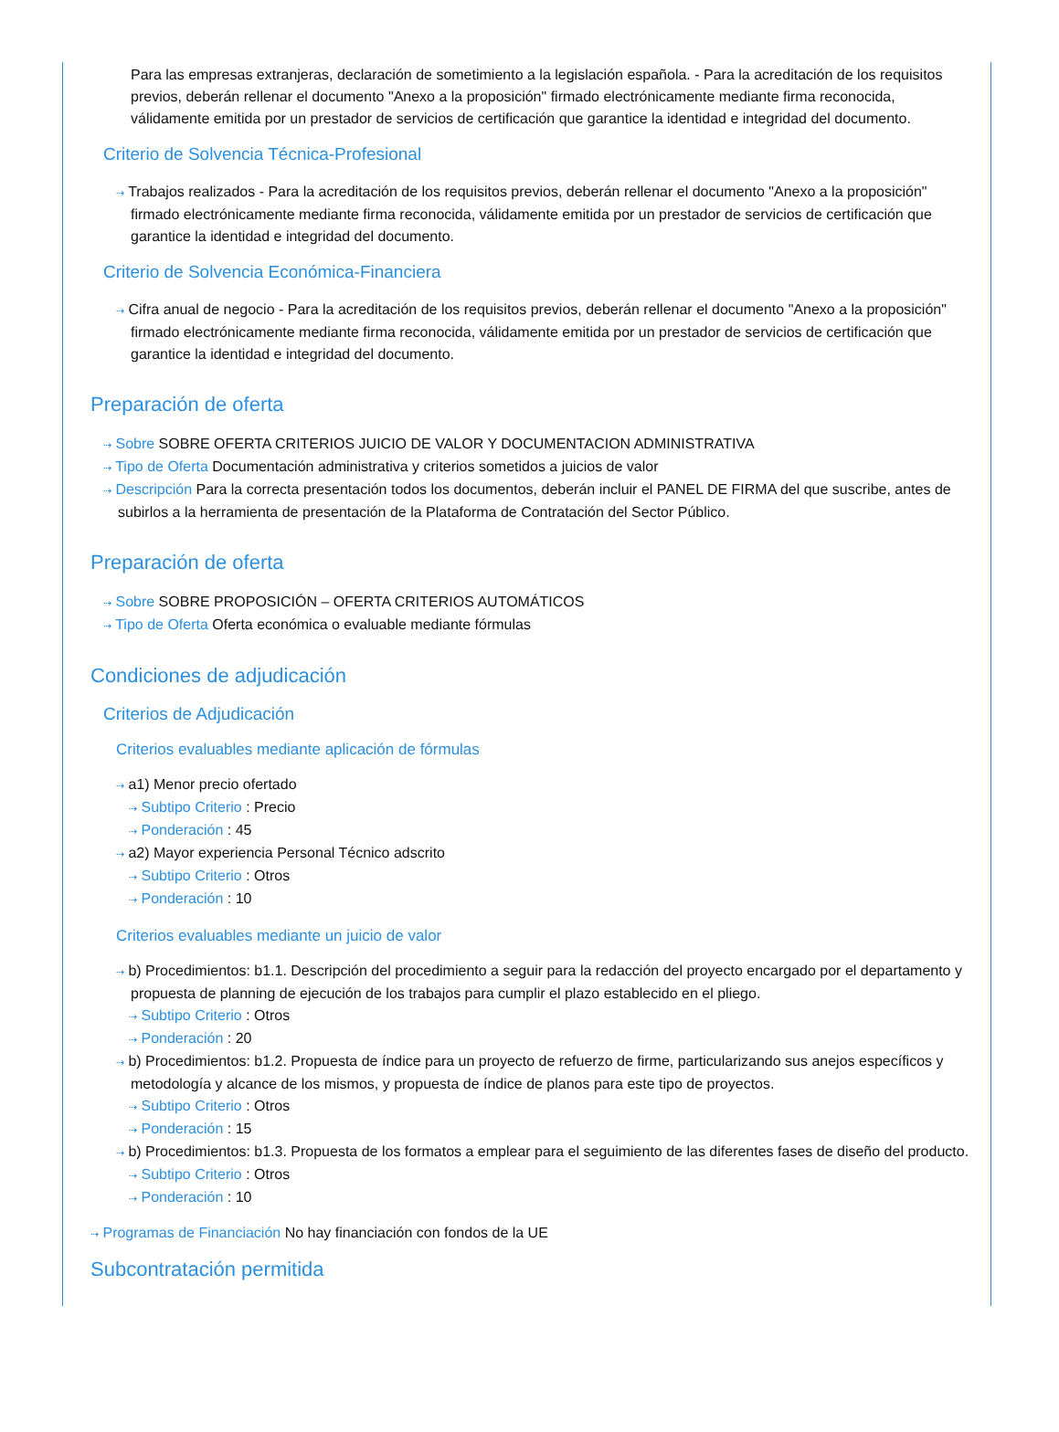Para las empresas extranjeras, declaración de sometimiento a la legislación española. - Para la acreditación de los requisitos previos, deberán rellenar el documento "Anexo a la proposición" firmado electrónicamente mediante firma reconocida, válidamente emitida por un prestador de servicios de certificación que garantice la identidad e integridad del documento.
Criterio de Solvencia Técnica-Profesional
⇢ Trabajos realizados - Para la acreditación de los requisitos previos, deberán rellenar el documento "Anexo a la proposición" firmado electrónicamente mediante firma reconocida, válidamente emitida por un prestador de servicios de certificación que garantice la identidad e integridad del documento.
Criterio de Solvencia Económica-Financiera
⇢ Cifra anual de negocio - Para la acreditación de los requisitos previos, deberán rellenar el documento "Anexo a la proposición" firmado electrónicamente mediante firma reconocida, válidamente emitida por un prestador de servicios de certificación que garantice la identidad e integridad del documento.
Preparación de oferta
⇢ Sobre SOBRE OFERTA CRITERIOS JUICIO DE VALOR Y DOCUMENTACION ADMINISTRATIVA
⇢ Tipo de Oferta Documentación administrativa y criterios sometidos a juicios de valor
⇢ Descripción Para la correcta presentación todos los documentos, deberán incluir el PANEL DE FIRMA del que suscribe, antes de subirlos a la herramienta de presentación de la Plataforma de Contratación del Sector Público.
Preparación de oferta
⇢ Sobre SOBRE PROPOSICIÓN – OFERTA CRITERIOS AUTOMÁTICOS
⇢ Tipo de Oferta Oferta económica o evaluable mediante fórmulas
Condiciones de adjudicación
Criterios de Adjudicación
Criterios evaluables mediante aplicación de fórmulas
⇢ a1) Menor precio ofertado
⇢ Subtipo Criterio : Precio
⇢ Ponderación : 45
⇢ a2) Mayor experiencia Personal Técnico adscrito
⇢ Subtipo Criterio : Otros
⇢ Ponderación : 10
Criterios evaluables mediante un juicio de valor
⇢ b) Procedimientos: b1.1. Descripción del procedimiento a seguir para la redacción del proyecto encargado por el departamento y propuesta de planning de ejecución de los trabajos para cumplir el plazo establecido en el pliego.
⇢ Subtipo Criterio : Otros
⇢ Ponderación : 20
⇢ b) Procedimientos: b1.2. Propuesta de índice para un proyecto de refuerzo de firme, particularizando sus anejos específicos y metodología y alcance de los mismos, y propuesta de índice de planos para este tipo de proyectos.
⇢ Subtipo Criterio : Otros
⇢ Ponderación : 15
⇢ b) Procedimientos: b1.3. Propuesta de los formatos a emplear para el seguimiento de las diferentes fases de diseño del producto.
⇢ Subtipo Criterio : Otros
⇢ Ponderación : 10
⇢ Programas de Financiación No hay financiación con fondos de la UE
Subcontratación permitida